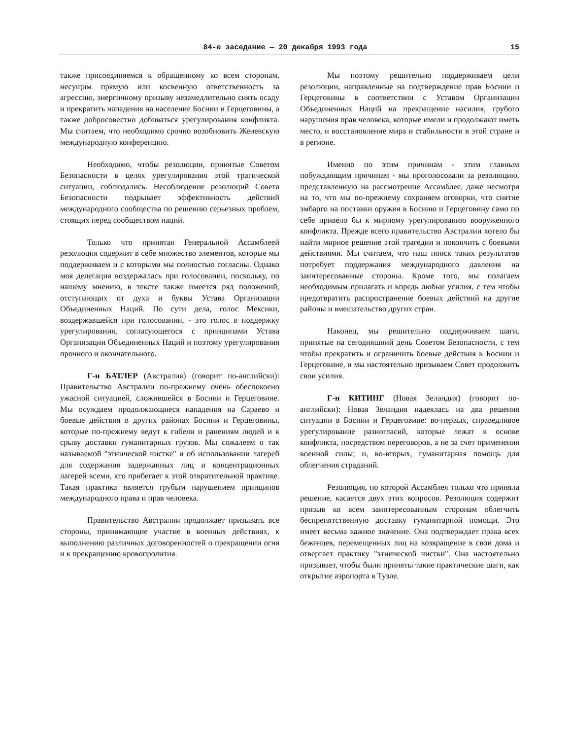84-е заседание — 20 декабря 1993 года 15
также присоединяемся к обращенному ко всем сторонам, несущим прямую или косвенную ответственность за агрессию, энергичному призыву незамедлительно снять осаду и прекратить нападения на население Боснии и Герцеговины, а также добросовестно добиваться урегулирования конфликта. Мы считаем, что необходимо срочно возобновить Женевскую международную конференцию.
Необходимо, чтобы резолюции, принятые Советом Безопасности в целях урегулирования этой трагической ситуации, соблюдались. Несоблюдение резолюций Совета Безопасности подрывает эффективность действий международного сообщества по решению серьезных проблем, стоящих перед сообществом наций.
Только что принятая Генеральной Ассамблеей резолюция содержит в себе множество элементов, которые мы поддерживаем и с которыми мы полностью согласны. Однако моя делегация воздержалась при голосовании, поскольку, по нашему мнению, в тексте также имеется ряд положений, отступающих от духа и буквы Устава Организации Объединенных Наций. По сути дела, голос Мексики, воздержавшейся при голосовании, - это голос в поддержку урегулирования, согласующегося с принципами Устава Организации Объединенных Наций и поэтому урегулирования прочного и окончательного.
Г-н БАТЛЕР (Австралия) (говорит по-английски): Правительство Австралии по-прежнему очень обеспокоено ужасной ситуацией, сложившейся в Боснии и Герцеговине. Мы осуждаем продолжающиеся нападения на Сараево и боевые действия в других районах Боснии и Герцеговины, которые по-прежнему ведут к гибели и ранениям людей и к срыву доставки гуманитарных грузов. Мы сожалеем о так называемой "этнической чистке" и об использовании лагерей для содержания задержанных лиц и концентрационных лагерей всеми, кто прибегает к этой отвратительной практике. Такая практика является грубым нарушением принципов международного права и прав человека.
Правительство Австралии продолжает призывать все стороны, принимающие участие в военных действиях, к выполнению различных договоренностей о прекращении огня и к прекращению кровопролития.
Мы поэтому решительно поддерживаем цели резолюции, направленные на подтверждение прав Боснии и Герцеговины в соответствии с Уставом Организации Объединенных Наций на прекращение насилия, грубого нарушения прав человека, которые имели и продолжают иметь место, и восстановление мира и стабильности в этой стране и в регионе.
Именно по этим причинам - этим главным побуждающим причинам - мы проголосовали за резолюцию, представленную на рассмотрение Ассамблее, даже несмотря на то, что мы по-прежнему сохраняем оговорки, что снятие эмбарго на поставки оружия в Боснию и Герцеговину само по себе привело бы к мирному урегулированию вооруженного конфликта. Прежде всего правительство Австралии хотело бы найти мирное решение этой трагедии и покончить с боевыми действиями. Мы считаем, что наш поиск таких результатов потребует поддержания международного давления на заинтересованные стороны. Кроме того, мы полагаем необходимым прилагать и впредь любые усилия, с тем чтобы предотвратить распространение боевых действий на другие районы и вмешательство других стран.
Наконец, мы решительно поддерживаем шаги, принятые на сегодняшний день Советом Безопасности, с тем чтобы прекратить и ограничить боевые действия в Боснии и Герцеговине, и мы настоятельно призываем Совет продолжить свои усилия.
Г-н КИТИНГ (Новая Зеландия) (говорит по-английски): Новая Зеландия надеялась на два решения ситуации в Боснии и Герцеговине: во-первых, справедливое урегулирование разногласий, которые лежат в основе конфликта, посредством переговоров, а не за счет применения военной силы; и, во-вторых, гуманитарная помощь для облегчения страданий.
Резолюция, по которой Ассамблея только что приняла решение, касается двух этих вопросов. Резолюция содержит призыв ко всем заинтересованным сторонам облегчить беспрепятственную доставку гуманитарной помощи. Это имеет весьма важное значение. Она подтверждает права всех беженцев, перемещенных лиц на возвращение в свои дома и отвергает практику "этнической чистки". Она настоятельно призывает, чтобы были приняты такие практические шаги, как открытие аэропорта в Тузле.